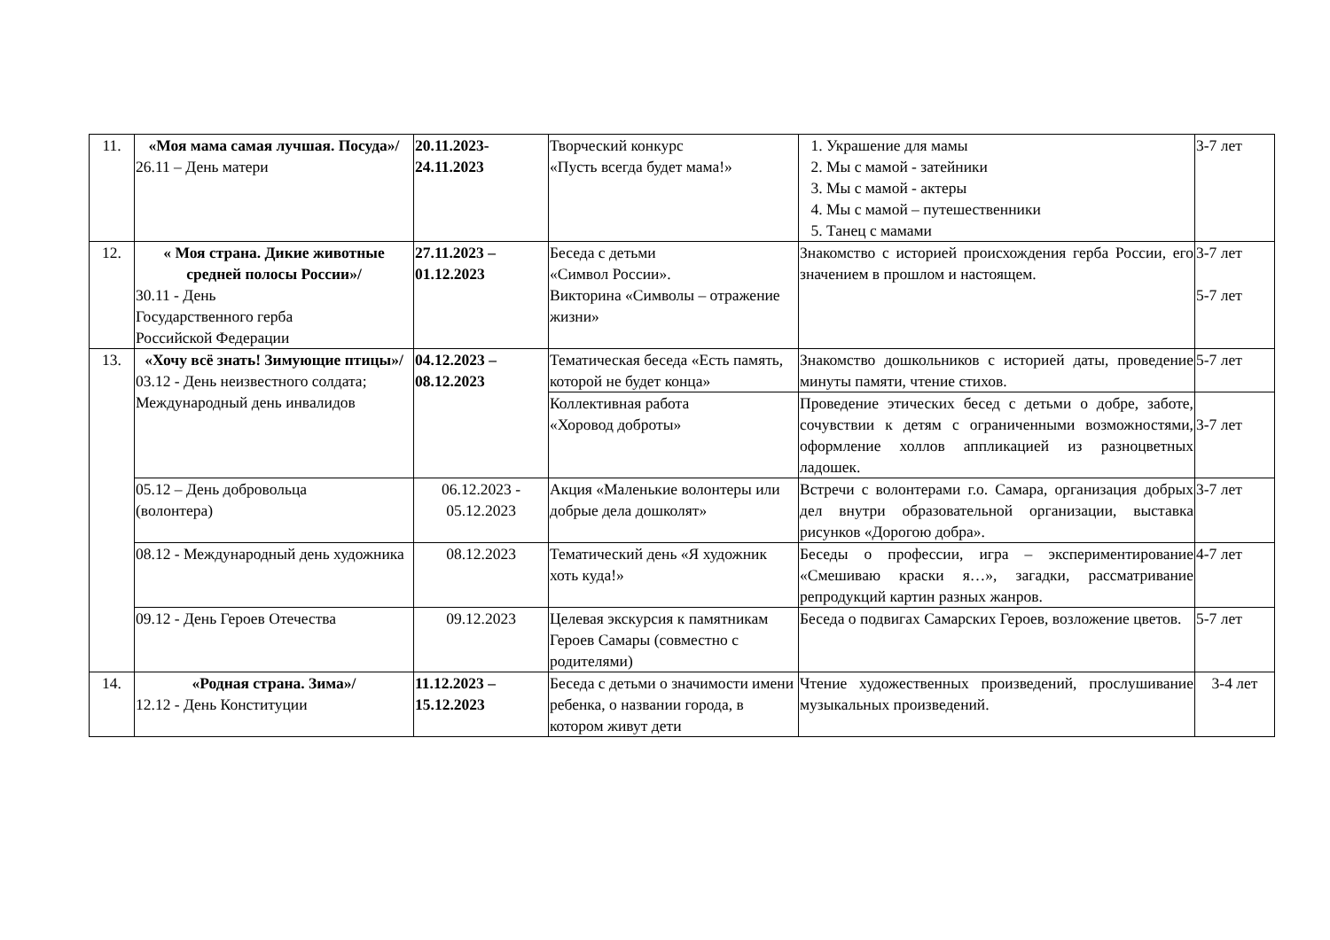| 11. | «Моя мама самая лучшая. Посуда»/ 26.11 – День матери | 20.11.2023- 24.11.2023 | Творческий конкурс «Пусть всегда будет мама!» | 1. Украшение для мамы 2. Мы с мамой - затейники 3. Мы с мамой - актеры 4. Мы с мамой – путешественники 5. Танец с мамами | 3-7 лет |
| 12. | « Моя страна. Дикие животные средней полосы России»/ 30.11 - День Государственного герба Российской Федерации | 27.11.2023 – 01.12.2023 | Беседа с детьми «Символ России». Викторина «Символы – отражение жизни» | Знакомство с историей происхождения герба России, его значением в прошлом и настоящем. | 3-7 лет 5-7 лет |
| 13. | «Хочу всё знать! Зимующие птицы»/ 03.12 - День неизвестного солдата; Международный день инвалидов | 04.12.2023 – 08.12.2023 | Тематическая беседа «Есть память, которой не будет конца» | Знакомство дошкольников с историей даты, проведение минуты памяти, чтение стихов. | 5-7 лет |
| | | | Коллективная работа «Хоровод доброты» | Проведение этических бесед с детьми о добре, заботе, сочувствии к детям с ограниченными возможностями, оформление холлов аппликацией из разноцветных ладошек. | 3-7 лет |
| | 05.12 – День добровольца (волонтера) | 06.12.2023 - 05.12.2023 | Акция «Маленькие волонтеры или добрые дела дошколят» | Встречи с волонтерами г.о. Самара, организация добрых дел внутри образовательной организации, выставка рисунков «Дорогою добра». | 3-7 лет |
| | 08.12 - Международный день художника | 08.12.2023 | Тематический день «Я художник хоть куда!» | Беседы о профессии, игра – экспериментирование «Смешиваю краски я…», загадки, рассматривание репродукций картин разных жанров. | 4-7 лет |
| | 09.12 - День Героев Отечества | 09.12.2023 | Целевая экскурсия к памятникам Героев Самары (совместно с родителями) | Беседа о подвигах Самарских Героев, возложение цветов. | 5-7 лет |
| 14. | «Родная страна. Зима»/ 12.12 - День Конституции | 11.12.2023 – 15.12.2023 | Беседа с детьми о значимости имени ребенка, о названии города, в котором живут дети | Чтение художественных произведений, прослушивание музыкальных произведений. | 3-4 лет |